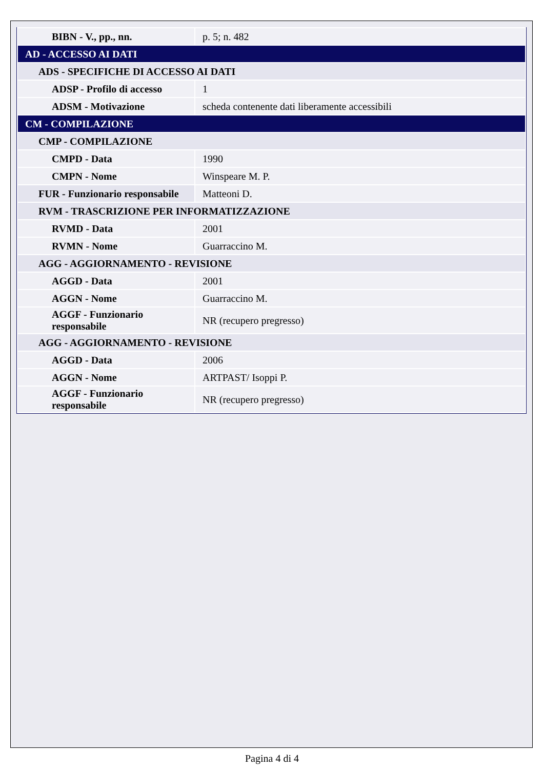| BIBN - V., pp., nn. | p. 5; n. 482 |
| AD - ACCESSO AI DATI | |
| ADS - SPECIFICHE DI ACCESSO AI DATI | |
| ADSP - Profilo di accesso | 1 |
| ADSM - Motivazione | scheda contenente dati liberamente accessibili |
| CM - COMPILAZIONE | |
| CMP - COMPILAZIONE | |
| CMPD - Data | 1990 |
| CMPN - Nome | Winspeare M. P. |
| FUR - Funzionario responsabile | Matteoni D. |
| RVM - TRASCRIZIONE PER INFORMATIZZAZIONE | |
| RVMD - Data | 2001 |
| RVMN - Nome | Guarraccino M. |
| AGG - AGGIORNAMENTO - REVISIONE | |
| AGGD - Data | 2001 |
| AGGN - Nome | Guarraccino M. |
| AGGF - Funzionario responsabile | NR (recupero pregresso) |
| AGG - AGGIORNAMENTO - REVISIONE | |
| AGGD - Data | 2006 |
| AGGN - Nome | ARTPAST/ Isoppi P. |
| AGGF - Funzionario responsabile | NR (recupero pregresso) |
Pagina 4 di 4